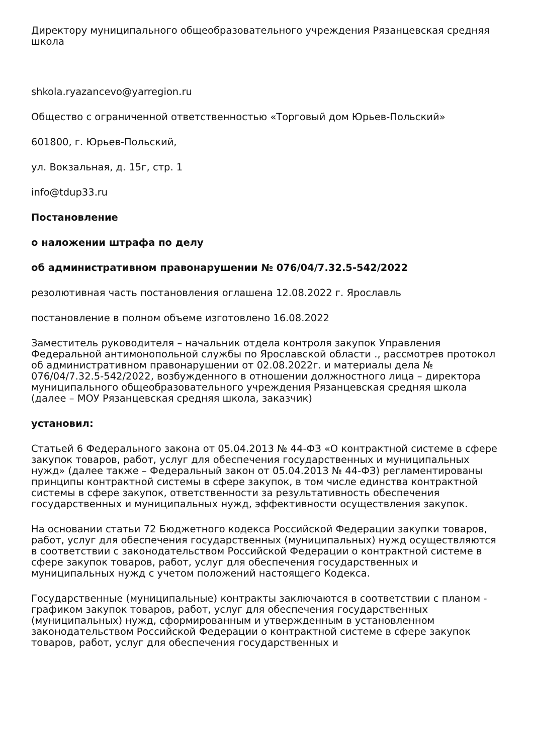Директору муниципального общеобразовательного учреждения Рязанцевская средняя школа
shkola.ryazancevo@yarregion.ru
Общество с ограниченной ответственностью «Торговый дом Юрьев-Польский»
601800, г. Юрьев-Польский,
ул. Вокзальная, д. 15г, стр. 1
info@tdup33.ru
Постановление
о наложении штрафа по делу
об административном правонарушении № 076/04/7.32.5-542/2022
резолютивная часть постановления оглашена 12.08.2022 г. Ярославль
постановление в полном объеме изготовлено 16.08.2022
Заместитель руководителя – начальник отдела контроля закупок Управления Федеральной антимонопольной службы по Ярославской области ., рассмотрев протокол об административном правонарушении от 02.08.2022г. и материалы дела № 076/04/7.32.5-542/2022, возбужденного в отношении должностного лица – директора муниципального общеобразовательного учреждения Рязанцевская средняя школа (далее – МОУ Рязанцевская средняя школа, заказчик)
установил:
Статьей 6 Федерального закона от 05.04.2013 № 44-ФЗ «О контрактной системе в сфере закупок товаров, работ, услуг для обеспечения государственных и муниципальных нужд» (далее также – Федеральный закон от 05.04.2013 № 44-ФЗ) регламентированы принципы контрактной системы в сфере закупок, в том числе единства контрактной системы в сфере закупок, ответственности за результативность обеспечения государственных и муниципальных нужд, эффективности осуществления закупок.
На основании статьи 72 Бюджетного кодекса Российской Федерации закупки товаров, работ, услуг для обеспечения государственных (муниципальных) нужд осуществляются в соответствии с законодательством Российской Федерации о контрактной системе в сфере закупок товаров, работ, услуг для обеспечения государственных и муниципальных нужд с учетом положений настоящего Кодекса.
Государственные (муниципальные) контракты заключаются в соответствии с планом - графиком закупок товаров, работ, услуг для обеспечения государственных (муниципальных) нужд, сформированным и утвержденным в установленном законодательством Российской Федерации о контрактной системе в сфере закупок товаров, работ, услуг для обеспечения государственных и